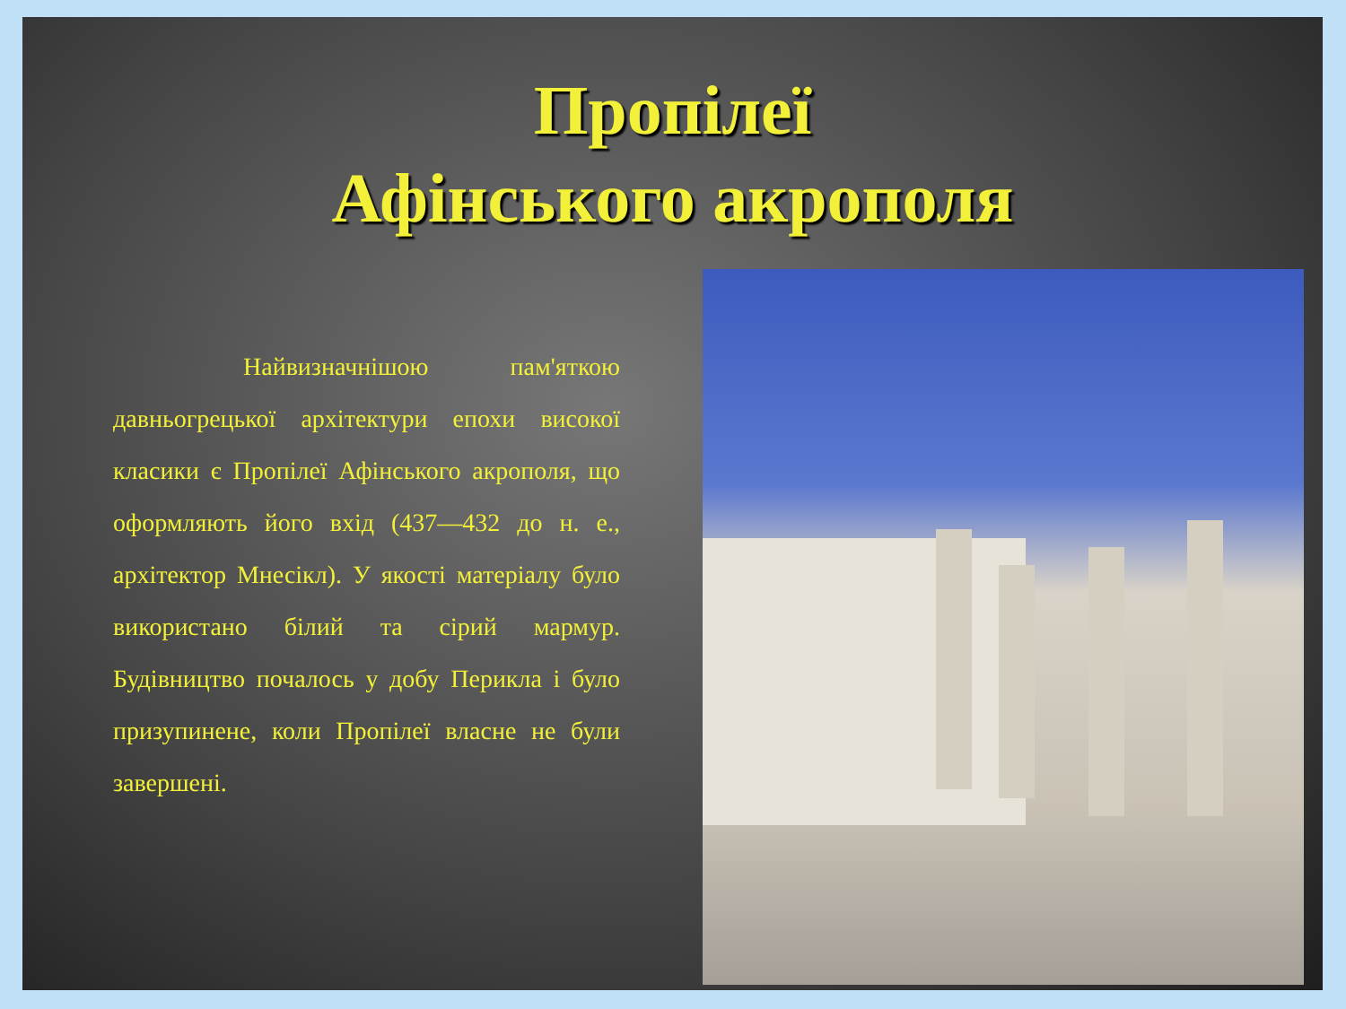Пропілеї
Афінського акрополя
Найвизначнішою пам'яткою давньогрецької архітектури епохи високої класики є Пропілеї Афінського акрополя, що оформляють його вхід (437—432 до н. е., архітектор Мнесікл). У якості матеріалу було використано білий та сірий мармур. Будівництво почалось у добу Перикла і було призупинене, коли Пропілеї власне не були завершені.